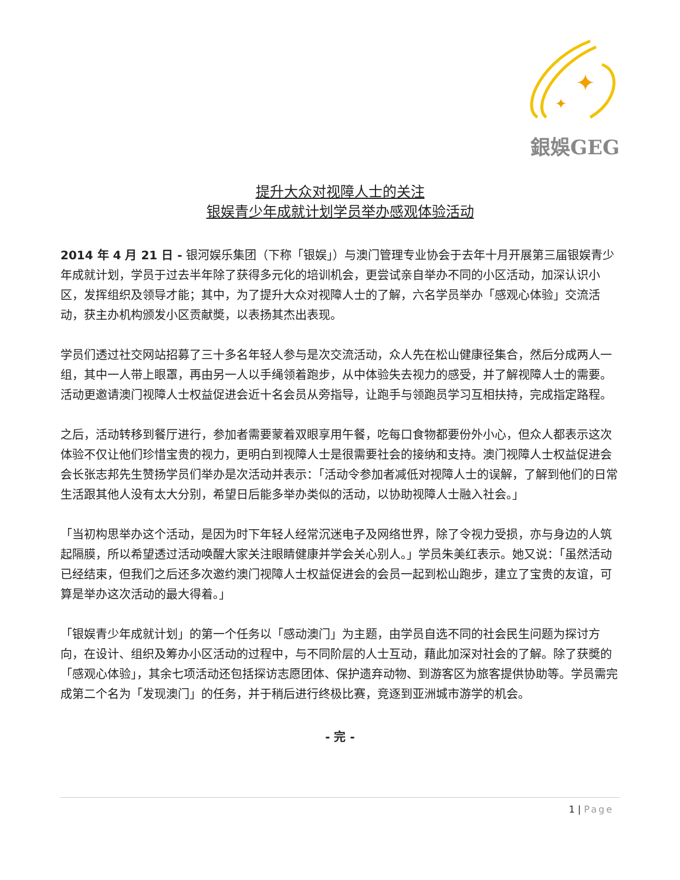✦
✦
銀娛GEG
提升大众对视障人士的关注
银娱青少年成就计划学员举办感观体验活动
2014 年 4 月 21 日 - 银河娱乐集团（下称「银娱」）与澳门管理专业协会于去年十月开展第三届银娱青少年成就计划，学员于过去半年除了获得多元化的培训机会，更尝试亲自举办不同的小区活动，加深认识小区，发挥组织及领导才能；其中，为了提升大众对视障人士的了解，六名学员举办「感观心体验」交流活动，获主办机构颁发小区贡献奬，以表扬其杰出表现。
学员们透过社交网站招募了三十多名年轻人参与是次交流活动，众人先在松山健康径集合，然后分成两人一组，其中一人带上眼罩，再由另一人以手绳领着跑步，从中体验失去视力的感受，并了解视障人士的需要。活动更邀请澳门视障人士权益促进会近十名会员从旁指导，让跑手与领跑员学习互相扶持，完成指定路程。
之后，活动转移到餐厅进行，参加者需要蒙着双眼享用午餐，吃每口食物都要份外小心，但众人都表示这次体验不仅让他们珍惜宝贵的视力，更明白到视障人士是很需要社会的接纳和支持。澳门视障人士权益促进会会长张志邦先生赞扬学员们举办是次活动并表示：「活动令参加者减低对视障人士的误解，了解到他们的日常生活跟其他人没有太大分别，希望日后能多举办类似的活动，以协助视障人士融入社会。」
「当初构思举办这个活动，是因为时下年轻人经常沉迷电子及网络世界，除了令视力受损，亦与身边的人筑起隔膜，所以希望透过活动唤醒大家关注眼睛健康并学会关心别人。」学员朱美红表示。她又说：「虽然活动已经结束，但我们之后还多次邀约澳门视障人士权益促进会的会员一起到松山跑步，建立了宝贵的友谊，可算是举办这次活动的最大得着。」
「银娱青少年成就计划」的第一个任务以「感动澳门」为主题，由学员自选不同的社会民生问题为探讨方向，在设计、组织及筹办小区活动的过程中，与不同阶层的人士互动，藉此加深对社会的了解。除了获奬的「感观心体验」，其余七项活动还包括探访志愿团体、保护遗弃动物、到游客区为旅客提供协助等。学员需完成第二个名为「发现澳门」的任务，并于稍后进行终极比赛，竞逐到亚洲城市游学的机会。
- 完 -
1 | Page